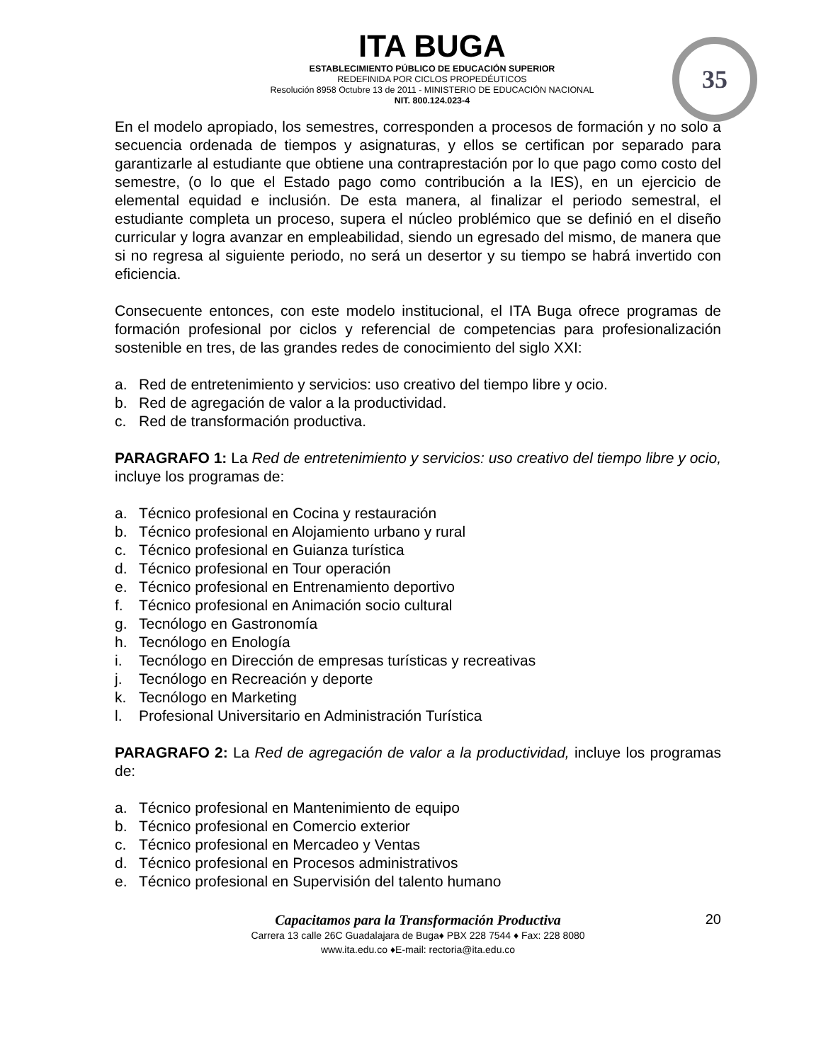ITA BUGA
ESTABLECIMIENTO PÚBLICO DE EDUCACIÓN SUPERIOR
REDEFINIDA POR CICLOS PROPEDÉUTICOS
Resolución 8958 Octubre 13 de 2011 - MINISTERIO DE EDUCACIÓN NACIONAL
NIT. 800.124.023-4
35
En el modelo apropiado, los semestres, corresponden a procesos de formación y no solo a secuencia ordenada de tiempos y asignaturas, y ellos se certifican por separado para garantizarle al estudiante que obtiene una contraprestación por lo que pago como costo del semestre, (o lo que el Estado pago como contribución a la IES), en un ejercicio de elemental equidad e inclusión. De esta manera, al finalizar el periodo semestral, el estudiante completa un proceso, supera el núcleo problémico que se definió en el diseño curricular y logra avanzar en empleabilidad, siendo un egresado del mismo, de manera que si no regresa al siguiente periodo, no será un desertor y su tiempo se habrá invertido con eficiencia.
Consecuente entonces, con este modelo institucional, el ITA Buga ofrece programas de formación profesional por ciclos y referencial de competencias para profesionalización sostenible en tres, de las grandes redes de conocimiento del siglo XXI:
a. Red de entretenimiento y servicios: uso creativo del tiempo libre y ocio.
b. Red de agregación de valor a la productividad.
c. Red de transformación productiva.
PARAGRAFO 1: La Red de entretenimiento y servicios: uso creativo del tiempo libre y ocio, incluye los programas de:
a. Técnico profesional en Cocina y restauración
b. Técnico profesional en Alojamiento urbano y rural
c. Técnico profesional en Guianza turística
d. Técnico profesional en Tour operación
e. Técnico profesional en Entrenamiento deportivo
f. Técnico profesional en Animación socio cultural
g. Tecnólogo en Gastronomía
h. Tecnólogo en Enología
i. Tecnólogo en Dirección de empresas turísticas y recreativas
j. Tecnólogo en Recreación y deporte
k. Tecnólogo en Marketing
l. Profesional Universitario en Administración Turística
PARAGRAFO 2: La Red de agregación de valor a la productividad, incluye los programas de:
a. Técnico profesional en Mantenimiento de equipo
b. Técnico profesional en Comercio exterior
c. Técnico profesional en Mercadeo y Ventas
d. Técnico profesional en Procesos administrativos
e. Técnico profesional en Supervisión del talento humano
Capacitamos para la Transformación Productiva
20
Carrera 13 calle 26C Guadalajara de Buga♦ PBX 228 7544 ♦ Fax: 228 8080
www.ita.edu.co ♦E-mail: rectoria@ita.edu.co